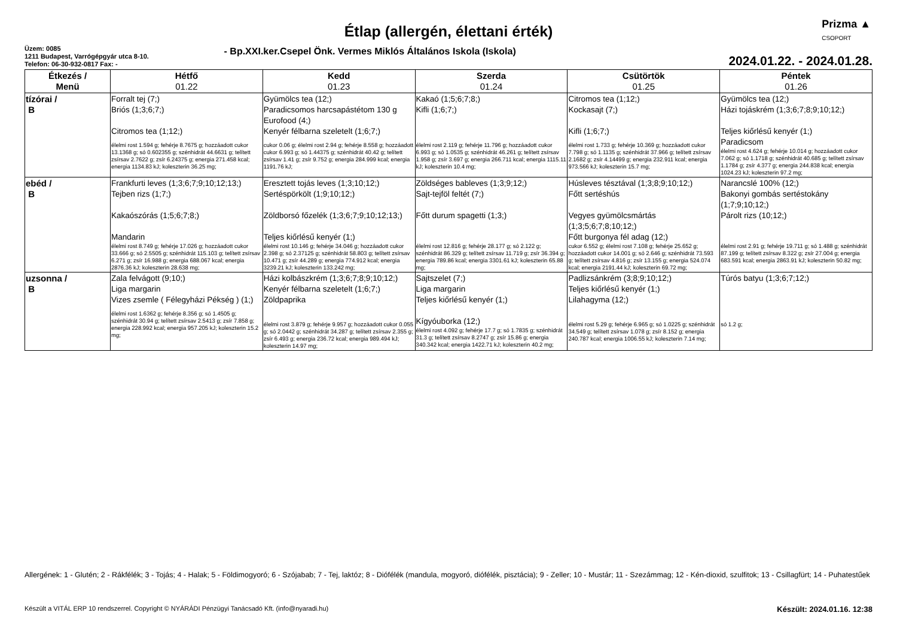Prizma ▲
CSOPORT
Étlap (allergén, élettani érték)
Üzem: 0085
1211 Budapest, Varrógépgyár utca 8-10.
Telefon: 06-30-932-0817 Fax: -
- Bp.XXI.ker.Csepel Önk. Vermes Miklós Általános Iskola (Iskola)
2024.01.22. - 2024.01.28.
| Étkezés / Menü | Hétfő 01.22 | Kedd 01.23 | Szerda 01.24 | Csütörtök 01.25 | Péntek 01.26 |
| --- | --- | --- | --- | --- | --- |
| tízórai / B | Forralt tej (7;) Briós (1;3;6;7;) Citromos tea (1;12;) élelmi rost 1.594 g; fehérje 8.7675 g; hozzáadott cukor 13.1368 g; só 0.602355 g; szénhidrát 44.6631 g; telített zsírsav 2.7622 g; zsír 6.24375 g; energia 271.458 kcal; energia 1134.83 kJ; koleszterin 36.25 mg; | Gyümölcs tea (12;) Paradicsomos harcsapástétom 130 g Eurofood (4;) Kenyér félbarna szeletelt (1;6;7;) cukor 0.06 g; élelmi rost 2.94 g; fehérje 8.558 g; hozzáadott cukor 6.993 g; só 1.44375 g; szénhidrát 40.42 g; telített zsírsav 1.41 g; zsír 9.752 g; energia 284.999 kcal; energia 1191.76 kJ; | Kakaó (1;5;6;7;8;) Kifli (1;6;7;) élelmi rost 2.119 g; fehérje 11.796 g; hozzáadott cukor 6.993 g; só 1.0535 g; szénhidrát 46.261 g; telített zsírsav 1.958 g; zsír 3.697 g; energia 266.711 kcal; energia 1115.11 kJ; koleszterin 10.4 mg; | Citromos tea (1;12;) Kockasajt (7;) Kifli (1;6;7;) élelmi rost 1.733 g; fehérje 10.369 g; hozzáadott cukor 7.798 g; só 1.1135 g; szénhidrát 37.966 g; telített zsírsav 2.1682 g; zsír 4.14499 g; energia 232.911 kcal; energia 973.566 kJ; koleszterin 15.7 mg; | Gyümölcs tea (12;) Házi tojáskrém (1;3;6;7;8;9;10;12;) Teljes kiőrlésű kenyér (1;) Paradicsom élelmi rost 4.624 g; fehérje 10.014 g; hozzáadott cukor 7.062 g; só 1.1718 g; szénhidrát 40.685 g; telített zsírsav 1.1784 g; zsír 4.377 g; energia 244.838 kcal; energia 1024.23 kJ; koleszterin 97.2 mg; |
| ebéd / B | Frankfurti leves (1;3;6;7;9;10;12;13;) Tejben rizs (1;7;) Kakaószórás (1;5;6;7;8;) Mandarin élelmi rost 8.749 g; fehérje 17.026 g; hozzáadott cukor 33.666 g; só 2.5505 g; szénhidrát 115.103 g; telített zsírsav 6.271 g; zsír 16.988 g; energia 688.067 kcal; energia 2876.36 kJ; koleszterin 28.638 mg; | Eresztett tojás leves (1;3;10;12;) Sertéspörkölt (1;9;10;12;) Zöldborsó főzelék (1;3;6;7;9;10;12;13;) Teljes kiőrlésű kenyér (1;) élelmi rost 10.146 g; fehérje 34.046 g; hozzáadott cukor 2.398 g; só 2.37125 g; szénhidrát 58.803 g; telített zsírsav 10.471 g; zsír 44.289 g; energia 774.912 kcal; energia 3239.21 kJ; koleszterin 133.242 mg; | Zöldséges bableves (1;3;9;12;) Sajt-tejföl feltét (7;) Főtt durum spagetti (1;3;) élelmi rost 12.816 g; fehérje 28.177 g; só 2.122 g; szénhidrát 86.329 g; telített zsírsav 11.719 g; zsír 36.394 g; energia 789.86 kcal; energia 3301.61 kJ; koleszterin 65.88 mg; | Húsleves tésztával (1;3;8;9;10;12;) Főtt sertéshús Vegyes gyümölcsmártás (1;3;5;6;7;8;10;12;) Főtt burgonya fél adag (12;) cukor 6.552 g; élelmi rost 7.108 g; fehérje 25.652 g; hozzáadott cukor 14.001 g; só 2.646 g; szénhidrát 73.593 g; telített zsírsav 4.816 g; zsír 13.155 g; energia 524.074 kcal; energia 2191.44 kJ; koleszterin 69.72 mg; | Narancslé 100% (12;) Bakonyi gombás sertéstokány (1;7;9;10;12;) Párolt rizs (10;12;) élelmi rost 2.91 g; fehérje 19.711 g; só 1.488 g; szénhidrát 87.199 g; telített zsírsav 8.322 g; zsír 27.004 g; energia 683.591 kcal; energia 2863.91 kJ; koleszterin 50.82 mg; |
| uzsonna / B | Zala felvágott (9;10;) Liga margarin Vizes zsemle ( Félegyházi Pékség ) (1;) élelmi rost 1.6362 g; fehérje 8.356 g; só 1.4505 g; szénhidrát 30.94 g; telített zsírsav 2.5413 g; zsír 7.858 g; energia 228.992 kcal; energia 957.205 kJ; koleszterin 15.2 mg; | Házi kolbászkrém (1;3;6;7;8;9;10;12;) Kenyér félbarna szeletelt (1;6;7;) Zöldpaprika élelmi rost 3.879 g; fehérje 9.957 g; hozzáadott cukor 0.055 g; só 2.0442 g; szénhidrát 34.287 g; telített zsírsav 2.355 g; zsír 6.493 g; energia 236.72 kcal; energia 989.494 kJ; koleszterin 14.97 mg; | Sajtszelet (7;) Liga margarin Teljes kiőrlésű kenyér (1;) Kígyóuborka (12;) élelmi rost 4.092 g; fehérje 17.7 g; só 1.7835 g; szénhidrát 31.3 g; telített zsírsav 8.2747 g; zsír 15.86 g; energia 340.342 kcal; energia 1422.71 kJ; koleszterin 40.2 mg; | Padlizsánkrém (3;8;9;10;12;) Teljes kiőrlésű kenyér (1;) Lilahagyma (12;) élelmi rost 5.29 g; fehérje 6.965 g; só 1.0225 g; szénhidrát 34.549 g; telített zsírsav 1.078 g; zsír 8.152 g; energia 240.787 kcal; energia 1006.55 kJ; koleszterin 7.14 mg; | Túrós batyu (1;3;6;7;12;) só 1.2 g; |
Allergének: 1 - Glutén; 2 - Rákfélék; 3 - Tojás; 4 - Halak; 5 - Földimogyoró; 6 - Szójabab; 7 - Tej, laktóz; 8 - Diófélék (mandula, mogyoró, diófélék, pisztácia); 9 - Zeller; 10 - Mustár; 11 - Szezámmag; 12 - Kén-dioxid, szulfitok; 13 - Csillagfürt; 14 - Puhatestűek
Készült a VITÁL ERP 10 rendszerrel. Copyright © NYÁRÁDI Pénzügyi Tanácsadó Kft. (info@nyaradi.hu) Készült: 2024.01.16. 12:38